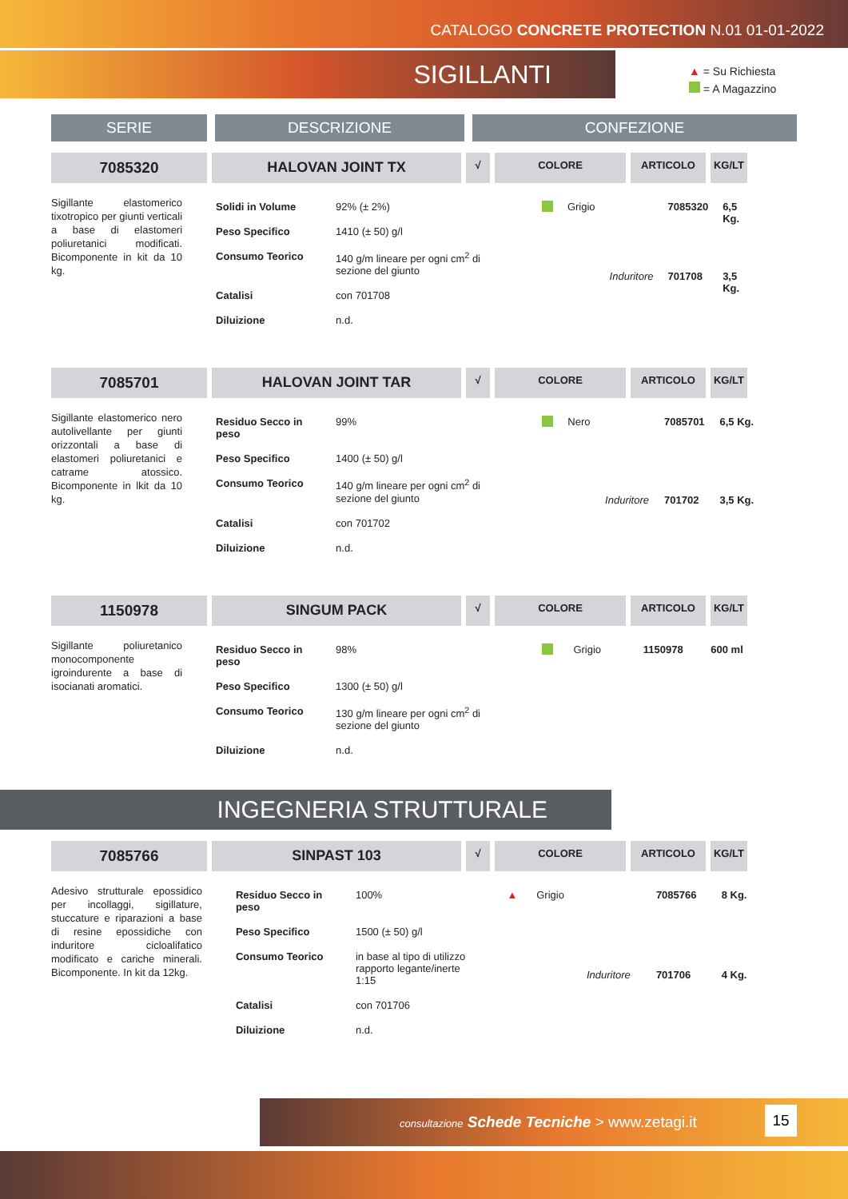CATALOGO CONCRETE PROTECTION N.01 01-01-2022
SIGILLANTI
▲ = Su Richiesta
= A Magazzino
SERIE DESCRIZIONE CONFEZIONE
7085320 HALOVAN JOINT TX
√ COLORE ARTICOLO KG/LT
Sigillante elastomerico tixotropico per giunti verticali a base di elastomeri poliuretanici modificati. Bicomponente in kit da 10 kg.
| Solidi in Volume | 92% (± 2%) |
| Peso Specifico | 1410 (± 50) g/l |
| Consumo Teorico | 140 g/m lineare per ogni cm<sup>2</sup> di sezione del giunto |
| Catalisi | con 701708 |
| Diluizione | n.d. |
| | Grigio | | 7085320 | 6,5 Kg. |
| | | Induritore | 701708 | 3,5 Kg. |
7085701 HALOVAN JOINT TAR
√ COLORE ARTICOLO KG/LT
Sigillante elastomerico nero autolivellante per giunti orizzontali a base di elastomeri poliuretanici e catrame atossico. Bicomponente in lkit da 10 kg.
| Residuo Secco in peso | 99% |
| Peso Specifico | 1400 (± 50) g/l |
| Consumo Teorico | 140 g/m lineare per ogni cm<sup>2</sup> di sezione del giunto |
| Catalisi | con 701702 |
| Diluizione | n.d. |
| | Nero | | 7085701 | 6,5 Kg. |
| | | Induritore | 701702 | 3,5 Kg. |
1150978 SINGUM PACK
√ COLORE ARTICOLO KG/LT
Sigillante poliuretanico monocomponente igroindurente a base di isocianati aromatici.
| Residuo Secco in peso | 98% |
| Peso Specifico | 1300 (± 50) g/l |
| Consumo Teorico | 130 g/m lineare per ogni cm<sup>2</sup> di sezione del giunto |
| Diluizione | n.d. |
| | Grigio | | 1150978 | 600 ml |
INGEGNERIA STRUTTURALE
7085766 SINPAST 103
√ COLORE ARTICOLO KG/LT
Adesivo strutturale epossidico per incollaggi, sigillature, stuccature e riparazioni a base di resine epossidiche con induritore cicloalifatico modificato e cariche minerali. Bicomponente. In kit da 12kg.
| Residuo Secco in peso | 100% |
| Peso Specifico | 1500 (± 50) g/l |
| Consumo Teorico | in base al tipo di utilizzo rapporto legante/inerte 1:15 |
| Catalisi | con 701706 |
| Diluizione | n.d. |
| ▲ | Grigio | | 7085766 | 8 Kg. |
| | | Induritore | 701706 | 4 Kg. |
consultazione Schede Tecniche > www.zetagi.it
15